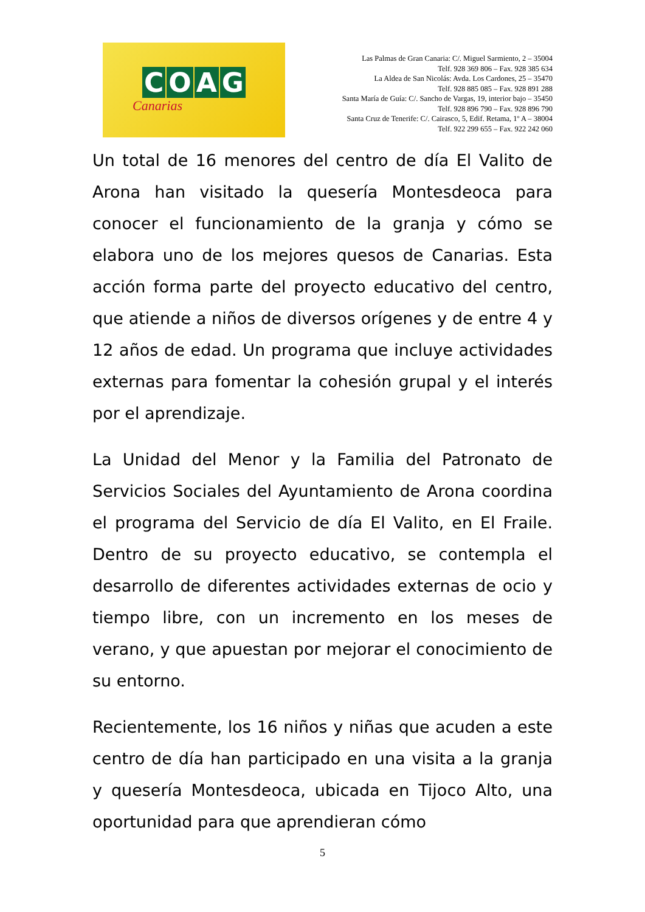COAG
Canarias
Las Palmas de Gran Canaria: C/. Miguel Sarmiento, 2 – 35004
Telf. 928 369 806 – Fax. 928 385 634
La Aldea de San Nicolás: Avda. Los Cardones, 25 – 35470
Telf. 928 885 085 – Fax. 928 891 288
Santa María de Guía: C/. Sancho de Vargas, 19, interior bajo – 35450
Telf. 928 896 790 – Fax. 928 896 790
Santa Cruz de Tenerife: C/. Cairasco, 5, Edif. Retama, 1º A – 38004
Telf. 922 299 655 – Fax. 922 242 060
Un total de 16 menores del centro de día El Valito de Arona han visitado la quesería Montesdeoca para conocer el funcionamiento de la granja y cómo se elabora uno de los mejores quesos de Canarias. Esta acción forma parte del proyecto educativo del centro, que atiende a niños de diversos orígenes y de entre 4 y 12 años de edad. Un programa que incluye actividades externas para fomentar la cohesión grupal y el interés por el aprendizaje.
La Unidad del Menor y la Familia del Patronato de Servicios Sociales del Ayuntamiento de Arona coordina el programa del Servicio de día El Valito, en El Fraile. Dentro de su proyecto educativo, se contempla el desarrollo de diferentes actividades externas de ocio y tiempo libre, con un incremento en los meses de verano, y que apuestan por mejorar el conocimiento de su entorno.
Recientemente, los 16 niños y niñas que acuden a este centro de día han participado en una visita a la granja y quesería Montesdeoca, ubicada en Tijoco Alto, una oportunidad para que aprendieran cómo
5